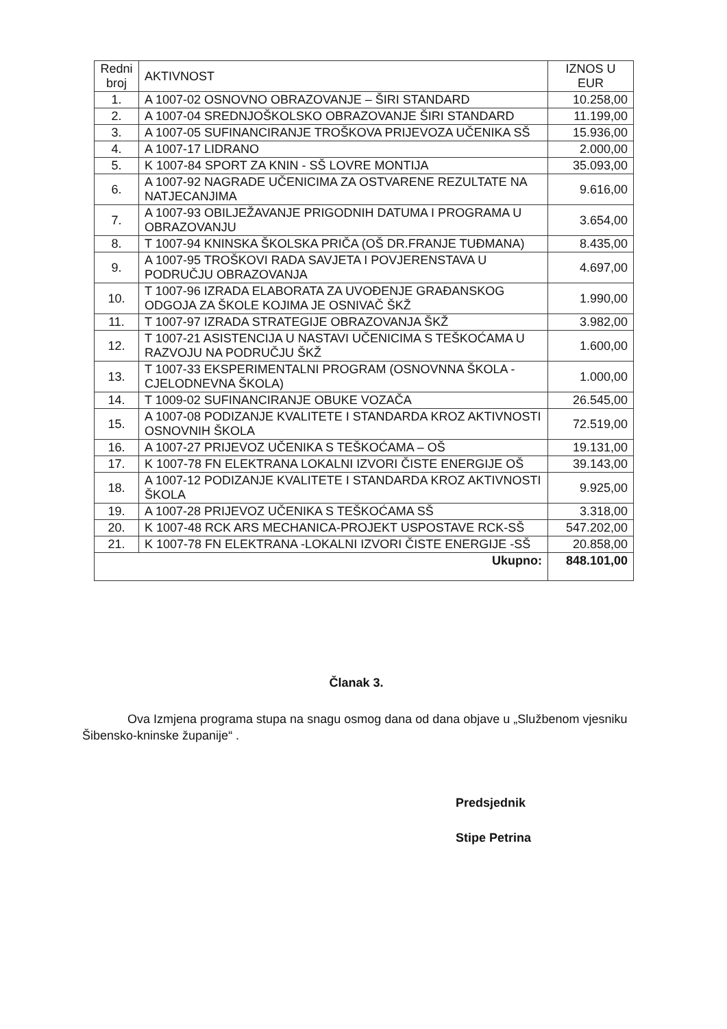| Redni broj | AKTIVNOST | IZNOS U EUR |
| --- | --- | --- |
| 1. | A 1007-02 OSNOVNO OBRAZOVANJE – ŠIRI STANDARD | 10.258,00 |
| 2. | A 1007-04 SREDNJOŠKOLSKO OBRAZOVANJE ŠIRI STANDARD | 11.199,00 |
| 3. | A 1007-05 SUFINANCIRANJE TROŠKOVA PRIJEVOZA UČENIKA SŠ | 15.936,00 |
| 4. | A 1007-17 LIDRANO | 2.000,00 |
| 5. | K 1007-84 SPORT ZA KNIN - SŠ LOVRE MONTIJA | 35.093,00 |
| 6. | A 1007-92 NAGRADE UČENICIMA ZA OSTVARENE REZULTATE NA NATJECANJIMA | 9.616,00 |
| 7. | A 1007-93 OBILJEŽAVANJE PRIGODNIH DATUMA I PROGRAMA U OBRAZOVANJU | 3.654,00 |
| 8. | T 1007-94 KNINSKA ŠKOLSKA PRIČA (OŠ DR.FRANJE TUĐMANA) | 8.435,00 |
| 9. | A 1007-95 TROŠKOVI RADA SAVJETA I POVJERENSTAVA U PODRUČJU OBRAZOVANJA | 4.697,00 |
| 10. | T 1007-96 IZRADA ELABORATA ZA UVOĐENJE GRAĐANSKOG ODGOJA ZA ŠKOLE KOJIMA JE OSNIVAČ ŠKŽ | 1.990,00 |
| 11. | T 1007-97 IZRADA STRATEGIJE OBRAZOVANJA ŠKŽ | 3.982,00 |
| 12. | T 1007-21 ASISTENCIJA U NASTAVI UČENICIMA S TEŠKOĆAMA U RAZVOJU NA PODRUČJU ŠKŽ | 1.600,00 |
| 13. | T 1007-33 EKSPERIMENTALNI PROGRAM (OSNOVNNA ŠKOLA - CJELODNEVNA ŠKOLA) | 1.000,00 |
| 14. | T 1009-02 SUFINANCIRANJE OBUKE VOZAČA | 26.545,00 |
| 15. | A 1007-08 PODIZANJE KVALITETE I STANDARDA KROZ AKTIVNOSTI OSNOVNIH ŠKOLA | 72.519,00 |
| 16. | A 1007-27 PRIJEVOZ UČENIKA S TEŠKOĆAMA – OŠ | 19.131,00 |
| 17. | K 1007-78 FN ELEKTRANA LOKALNI IZVORI ČISTE ENERGIJE OŠ | 39.143,00 |
| 18. | A 1007-12 PODIZANJE KVALITETE I STANDARDA KROZ AKTIVNOSTI ŠKOLA | 9.925,00 |
| 19. | A 1007-28 PRIJEVOZ UČENIKA S TEŠKOĆAMA SŠ | 3.318,00 |
| 20. | K 1007-48 RCK ARS MECHANICA-PROJEKT USPOSTAVE RCK-SŠ | 547.202,00 |
| 21. | K 1007-78 FN ELEKTRANA -LOKALNI IZVORI ČISTE ENERGIJE -SŠ | 20.858,00 |
| Ukupno: | | 848.101,00 |
Članak 3.
Ova Izmjena programa stupa na snagu osmog dana od dana objave u „Službenom vjesniku Šibensko-kninske županije“ .
Predsjednik
Stipe Petrina